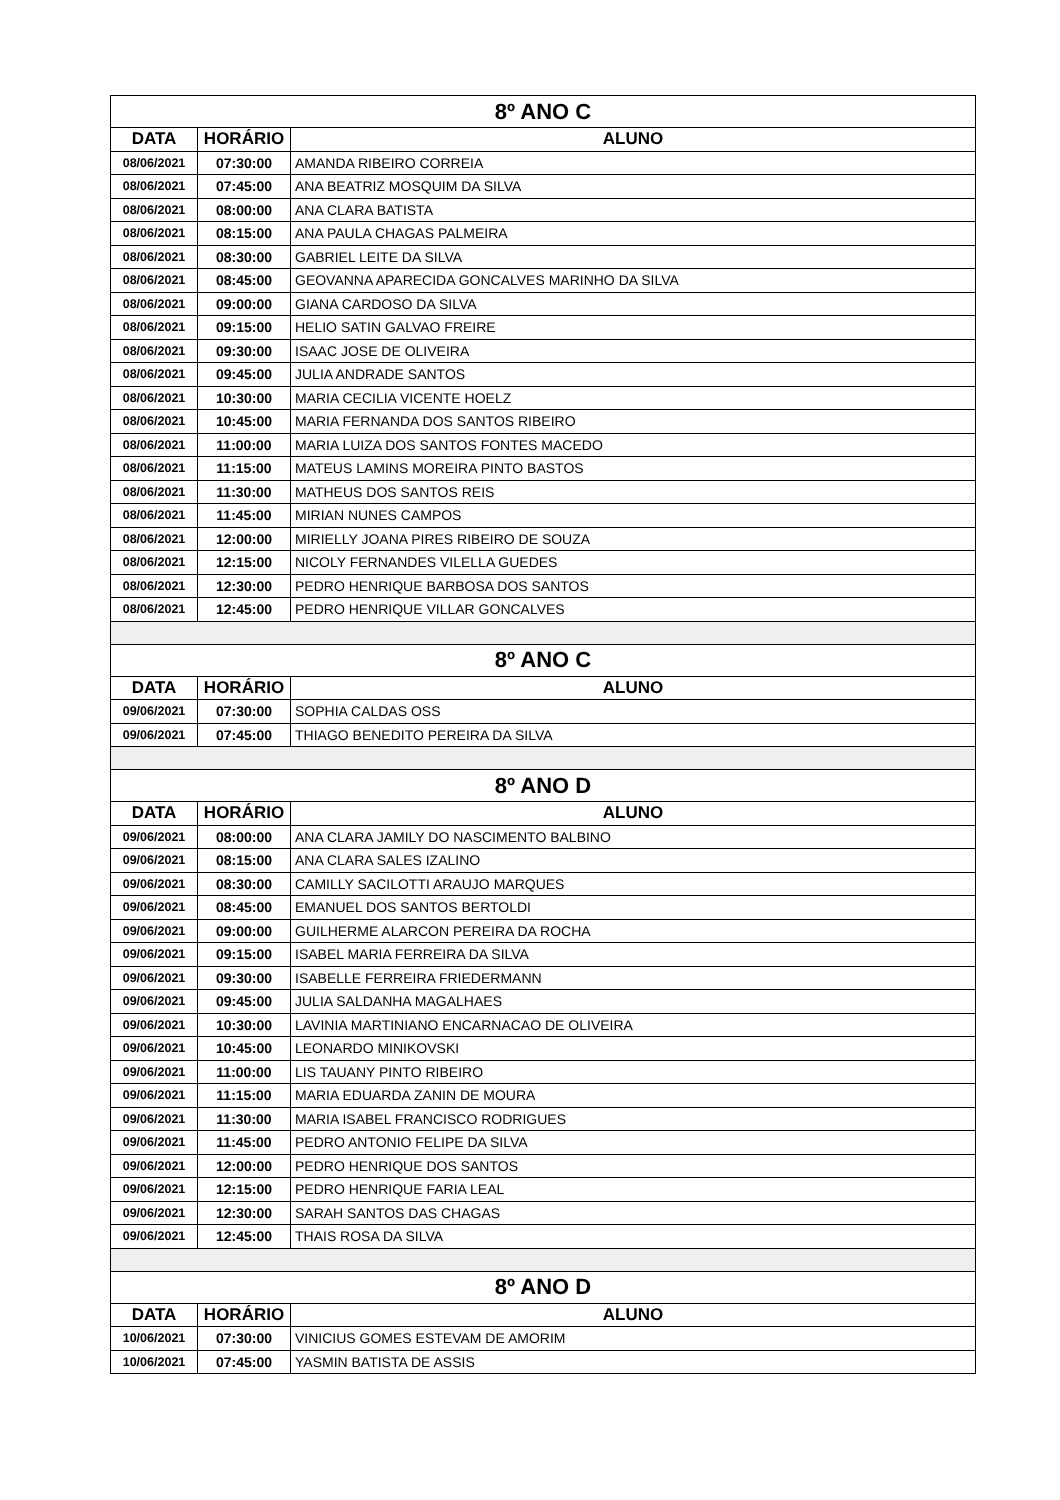| 8º ANO C | | |
| --- | --- | --- |
| DATA | HORÁRIO | ALUNO |
| 08/06/2021 | 07:30:00 | AMANDA RIBEIRO CORREIA |
| 08/06/2021 | 07:45:00 | ANA BEATRIZ MOSQUIM DA SILVA |
| 08/06/2021 | 08:00:00 | ANA CLARA BATISTA |
| 08/06/2021 | 08:15:00 | ANA PAULA CHAGAS PALMEIRA |
| 08/06/2021 | 08:30:00 | GABRIEL LEITE DA SILVA |
| 08/06/2021 | 08:45:00 | GEOVANNA APARECIDA GONCALVES MARINHO DA SILVA |
| 08/06/2021 | 09:00:00 | GIANA CARDOSO DA SILVA |
| 08/06/2021 | 09:15:00 | HELIO SATIN GALVAO FREIRE |
| 08/06/2021 | 09:30:00 | ISAAC JOSE DE OLIVEIRA |
| 08/06/2021 | 09:45:00 | JULIA ANDRADE SANTOS |
| 08/06/2021 | 10:30:00 | MARIA CECILIA VICENTE HOELZ |
| 08/06/2021 | 10:45:00 | MARIA FERNANDA DOS SANTOS RIBEIRO |
| 08/06/2021 | 11:00:00 | MARIA LUIZA DOS SANTOS FONTES MACEDO |
| 08/06/2021 | 11:15:00 | MATEUS LAMINS MOREIRA PINTO BASTOS |
| 08/06/2021 | 11:30:00 | MATHEUS DOS SANTOS REIS |
| 08/06/2021 | 11:45:00 | MIRIAN NUNES CAMPOS |
| 08/06/2021 | 12:00:00 | MIRIELLY JOANA PIRES RIBEIRO DE SOUZA |
| 08/06/2021 | 12:15:00 | NICOLY FERNANDES VILELLA GUEDES |
| 08/06/2021 | 12:30:00 | PEDRO HENRIQUE BARBOSA DOS SANTOS |
| 08/06/2021 | 12:45:00 | PEDRO HENRIQUE VILLAR GONCALVES |
| 8º ANO C | | |
| DATA | HORÁRIO | ALUNO |
| 09/06/2021 | 07:30:00 | SOPHIA CALDAS OSS |
| 09/06/2021 | 07:45:00 | THIAGO BENEDITO PEREIRA DA SILVA |
| 8º ANO D | | |
| DATA | HORÁRIO | ALUNO |
| 09/06/2021 | 08:00:00 | ANA CLARA JAMILY DO NASCIMENTO BALBINO |
| 09/06/2021 | 08:15:00 | ANA CLARA SALES IZALINO |
| 09/06/2021 | 08:30:00 | CAMILLY SACILOTTI ARAUJO MARQUES |
| 09/06/2021 | 08:45:00 | EMANUEL DOS SANTOS BERTOLDI |
| 09/06/2021 | 09:00:00 | GUILHERME ALARCON PEREIRA DA ROCHA |
| 09/06/2021 | 09:15:00 | ISABEL MARIA FERREIRA DA SILVA |
| 09/06/2021 | 09:30:00 | ISABELLE FERREIRA FRIEDERMANN |
| 09/06/2021 | 09:45:00 | JULIA SALDANHA MAGALHAES |
| 09/06/2021 | 10:30:00 | LAVINIA MARTINIANO ENCARNACAO DE OLIVEIRA |
| 09/06/2021 | 10:45:00 | LEONARDO MINIKOVSKI |
| 09/06/2021 | 11:00:00 | LIS TAUANY PINTO RIBEIRO |
| 09/06/2021 | 11:15:00 | MARIA EDUARDA ZANIN DE MOURA |
| 09/06/2021 | 11:30:00 | MARIA ISABEL FRANCISCO RODRIGUES |
| 09/06/2021 | 11:45:00 | PEDRO ANTONIO FELIPE DA SILVA |
| 09/06/2021 | 12:00:00 | PEDRO HENRIQUE DOS SANTOS |
| 09/06/2021 | 12:15:00 | PEDRO HENRIQUE FARIA LEAL |
| 09/06/2021 | 12:30:00 | SARAH SANTOS DAS CHAGAS |
| 09/06/2021 | 12:45:00 | THAIS ROSA DA SILVA |
| 8º ANO D | | |
| DATA | HORÁRIO | ALUNO |
| 10/06/2021 | 07:30:00 | VINICIUS GOMES ESTEVAM DE AMORIM |
| 10/06/2021 | 07:45:00 | YASMIN BATISTA DE ASSIS |